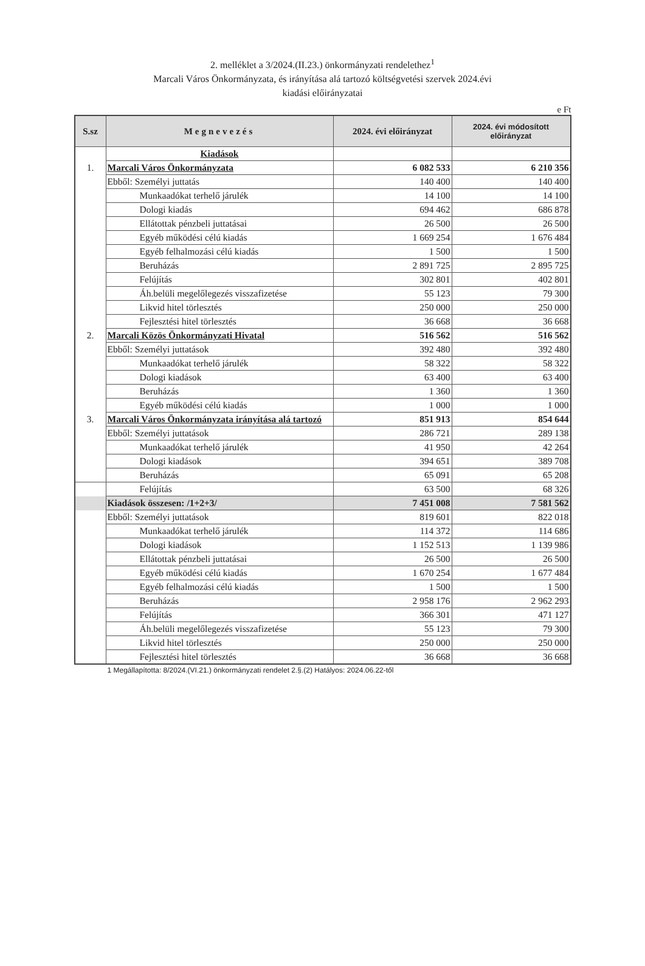2. melléklet a 3/2024.(II.23.) önkormányzati rendelethez<sup>1</sup>
Marcali Város Önkormányzata, és irányítása alá tartozó költségvetési szervek 2024.évi
kiadási előirányzatai
e Ft
| S.sz | Megnevezés | 2024. évi előirányzat | 2024. évi módosított előirányzat |
| --- | --- | --- | --- |
| | Kiadások | | |
| 1. | Marcali Város Önkormányzata | 6 082 533 | 6 210 356 |
| | Ebből: Személyi juttatás | 140 400 | 140 400 |
| | Munkaadókat terhelő járulék | 14 100 | 14 100 |
| | Dologi kiadás | 694 462 | 686 878 |
| | Ellátottak pénzbeli juttatásai | 26 500 | 26 500 |
| | Egyéb működési célú kiadás | 1 669 254 | 1 676 484 |
| | Egyéb felhalmozási célú kiadás | 1 500 | 1 500 |
| | Beruházás | 2 891 725 | 2 895 725 |
| | Felújítás | 302 801 | 402 801 |
| | Áh.belüli megelőlegezés visszafizetése | 55 123 | 79 300 |
| | Likvid hitel törlesztés | 250 000 | 250 000 |
| | Fejlesztési hitel törlesztés | 36 668 | 36 668 |
| 2. | Marcali Közös Önkormányzati Hivatal | 516 562 | 516 562 |
| | Ebből: Személyi juttatások | 392 480 | 392 480 |
| | Munkaadókat terhelő járulék | 58 322 | 58 322 |
| | Dologi kiadások | 63 400 | 63 400 |
| | Beruházás | 1 360 | 1 360 |
| | Egyéb működési célú kiadás | 1 000 | 1 000 |
| 3. | Marcali Város Önkormányzata irányítása alá tartozó | 851 913 | 854 644 |
| | Ebből: Személyi juttatások | 286 721 | 289 138 |
| | Munkaadókat terhelő járulék | 41 950 | 42 264 |
| | Dologi kiadások | 394 651 | 389 708 |
| | Beruházás | 65 091 | 65 208 |
| | Felújítás | 63 500 | 68 326 |
| | Kiadások összesen: /1+2+3/ | 7 451 008 | 7 581 562 |
| | Ebből: Személyi juttatások | 819 601 | 822 018 |
| | Munkaadókat terhelő járulék | 114 372 | 114 686 |
| | Dologi kiadások | 1 152 513 | 1 139 986 |
| | Ellátottak pénzbeli juttatásai | 26 500 | 26 500 |
| | Egyéb működési célú kiadás | 1 670 254 | 1 677 484 |
| | Egyéb felhalmozási célú kiadás | 1 500 | 1 500 |
| | Beruházás | 2 958 176 | 2 962 293 |
| | Felújítás | 366 301 | 471 127 |
| | Áh.belüli megelőlegezés visszafizetése | 55 123 | 79 300 |
| | Likvid hitel törlesztés | 250 000 | 250 000 |
| | Fejlesztési hitel törlesztés | 36 668 | 36 668 |
1 Megállapította: 8/2024.(VI.21.) önkormányzati rendelet 2.§.(2) Hatályos: 2024.06.22-től